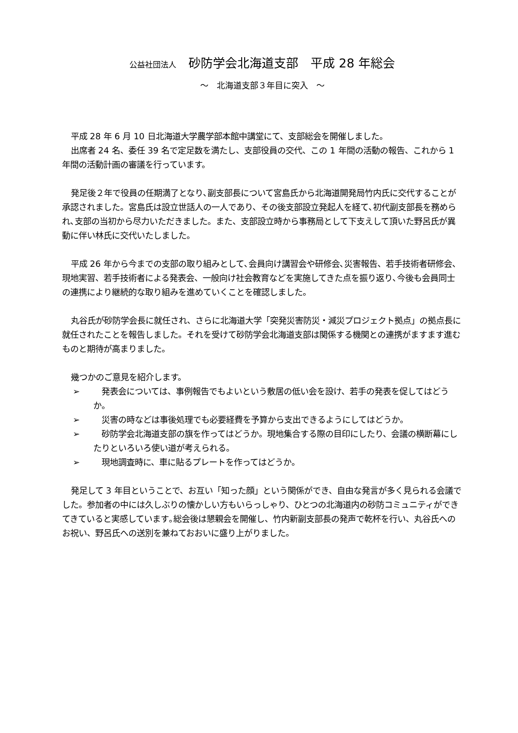公益社団法人　砂防学会北海道支部　平成 28 年総会
～　北海道支部３年目に突入　～
平成 28 年 6 月 10 日北海道大学農学部本館中講堂にて、支部総会を開催しました。
出席者 24 名、委任 39 名で定足数を満たし、支部役員の交代、この 1 年間の活動の報告、これから 1 年間の活動計画の審議を行っています。
発足後２年で役員の任期満了となり､副支部長について宮島氏から北海道開発局竹内氏に交代することが承認されました。宮島氏は設立世話人の一人であり、その後支部設立発起人を経て､初代副支部長を務められ､支部の当初から尽力いただきました。また、支部設立時から事務局として下支えして頂いた野呂氏が異動に伴い林氏に交代いたしました。
平成 26 年から今までの支部の取り組みとして､会員向け講習会や研修会､災害報告、若手技術者研修会、現地実習、若手技術者による発表会、一般向け社会教育などを実施してきた点を振り返り､今後も会員同士の連携により継続的な取り組みを進めていくことを確認しました。
丸谷氏が砂防学会長に就任され、さらに北海道大学「突発災害防災・減災プロジェクト拠点」の拠点長に就任されたことを報告しました。それを受けて砂防学会北海道支部は関係する機関との連携がますます進むものと期待が高まりました。
幾つかのご意見を紹介します。
➢　発表会については、事例報告でもよいという敷居の低い会を設け、若手の発表を促してはどうか。
➢　災害の時などは事後処理でも必要経費を予算から支出できるようにしてはどうか。
➢　砂防学会北海道支部の旗を作ってはどうか。現地集合する際の目印にしたり、会議の横断幕にしたりといろいろ使い道が考えられる。
➢　現地調査時に、車に貼るプレートを作ってはどうか。
発足して 3 年目ということで、お互い「知った顔」という関係ができ、自由な発言が多く見られる会議でした。参加者の中には久しぶりの懐かしい方もいらっしゃり、ひとつの北海道内の砂防コミュニティができてきていると実感しています｡総会後は懇親会を開催し、竹内新副支部長の発声で乾杯を行い、丸谷氏へのお祝い、野呂氏への送別を兼ねておおいに盛り上がりました。